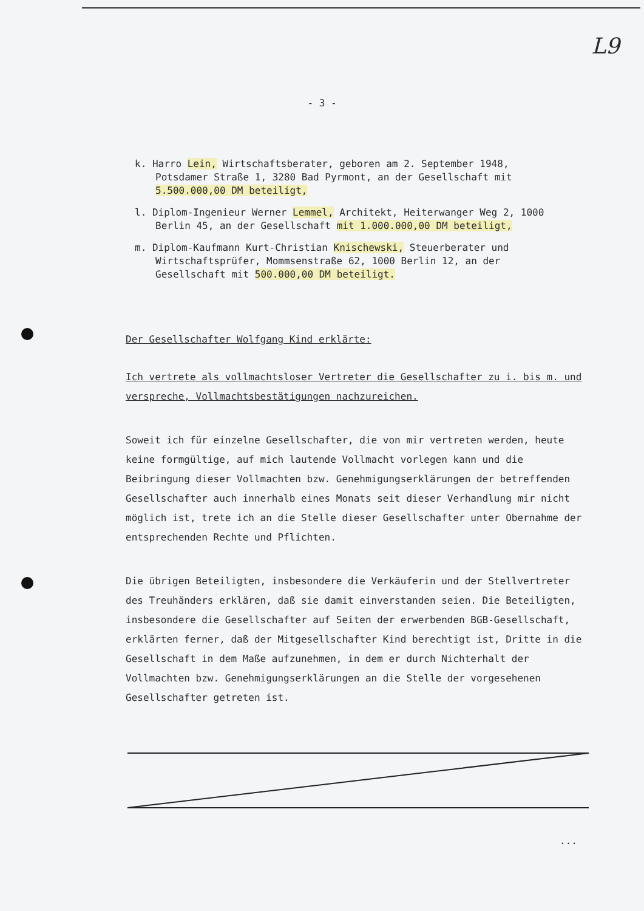L9
- 3 -
k. Harro Lein, Wirtschaftsberater, geboren am 2. September 1948, Potsdamer Straße 1, 3280 Bad Pyrmont, an der Gesellschaft mit 5.500.000,00 DM beteiligt,
l. Diplom-Ingenieur Werner Lemmel, Architekt, Heiterwanger Weg 2, 1000 Berlin 45, an der Gesellschaft mit 1.000.000,00 DM beteiligt,
m. Diplom-Kaufmann Kurt-Christian Knischewski, Steuerberater und Wirtschaftsprüfer, Mommsenstraße 62, 1000 Berlin 12, an der Gesellschaft mit 500.000,00 DM beteiligt.
Der Gesellschafter Wolfgang Kind erklärte:
Ich vertrete als vollmachtsloser Vertreter die Gesellschafter zu i. bis m. und verspreche, Vollmachtsbestätigungen nachzureichen.
Soweit ich für einzelne Gesellschafter, die von mir vertreten werden, heute keine formgültige, auf mich lautende Vollmacht vorlegen kann und die Beibringung dieser Vollmachten bzw. Genehmigungserklärungen der betreffenden Gesellschafter auch innerhalb eines Monats seit dieser Verhandlung mir nicht möglich ist, trete ich an die Stelle dieser Gesellschafter unter Obernahme der entsprechenden Rechte und Pflichten.
Die übrigen Beteiligten, insbesondere die Verkäuferin und der Stellvertreter des Treuhänders erklären, daß sie damit einverstanden seien. Die Beteiligten, insbesondere die Gesellschafter auf Seiten der erwerbenden BGB-Gesellschaft, erklärten ferner, daß der Mitgesellschafter Kind berechtigt ist, Dritte in die Gesellschaft in dem Maße aufzunehmen, in dem er durch Nichterhalt der Vollmachten bzw. Genehmigungserklärungen an die Stelle der vorgesehenen Gesellschafter getreten ist.
...